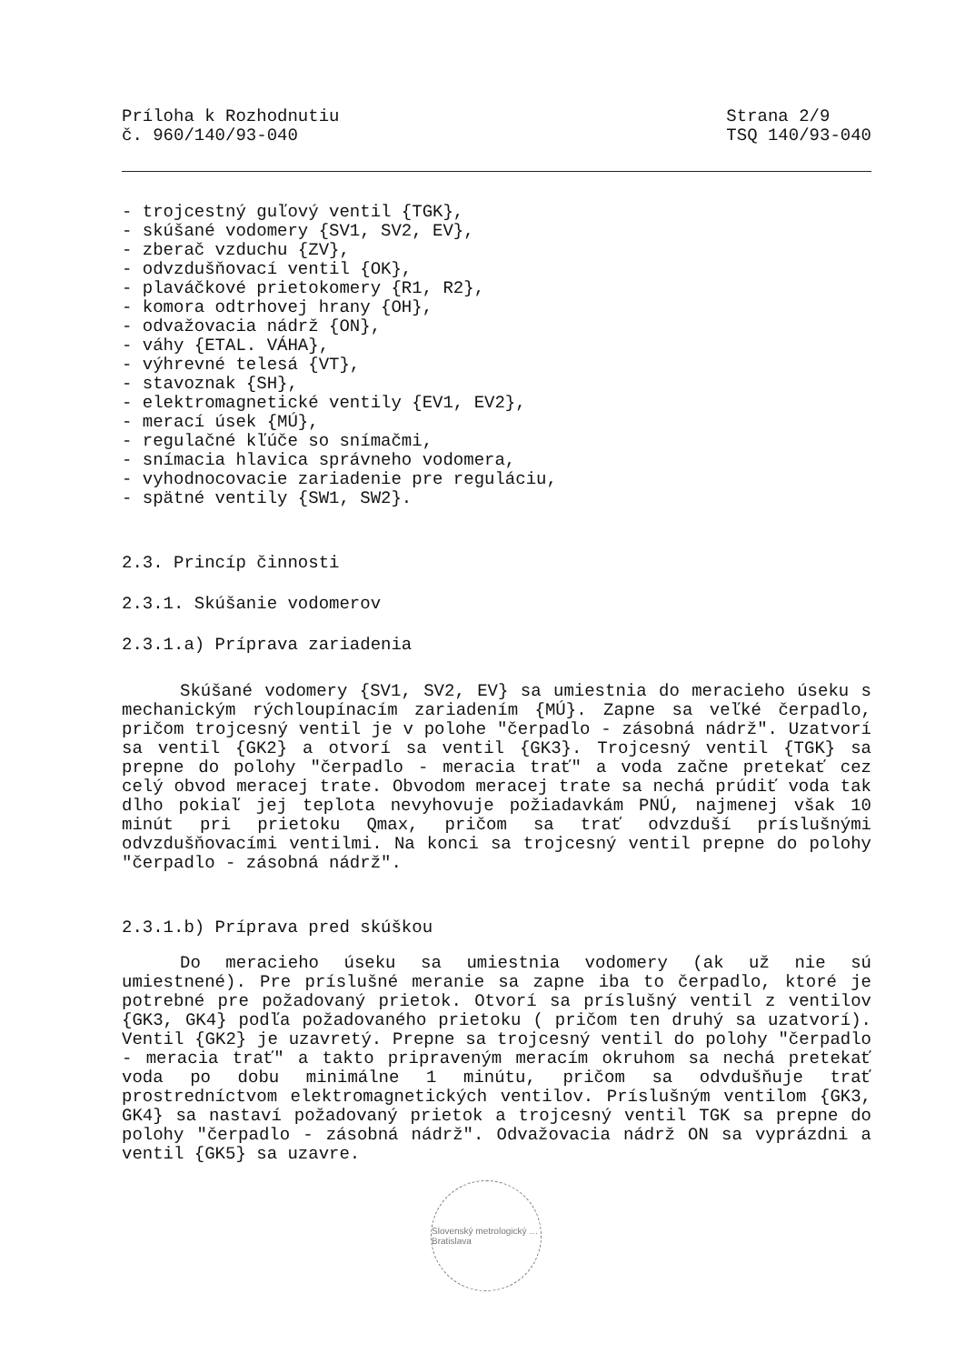Príloha k Rozhodnutiu
č. 960/140/93-040
Strana 2/9
TSQ 140/93-040
- trojcestný guľový ventil {TGK},
- skúšané vodomery {SV1, SV2, EV},
- zberač vzduchu {ZV},
- odvzdušňovací ventil {OK},
- plaváčkové prietokomery {R1, R2},
- komora odtrhovej hrany {OH},
- odvažovacia nádrž {ON},
- váhy {ETAL. VÁHA},
- výhrevné telesá {VT},
- stavoznak {SH},
- elektromagnetické ventily {EV1, EV2},
- merací úsek {MÚ},
- regulačné kľúče so snímačmi,
- snímacia hlavica správneho vodomera,
- vyhodnocovacie zariadenie pre reguláciu,
- spätné ventily {SW1, SW2}.
2.3. Princíp činnosti
2.3.1. Skúšanie vodomerov
2.3.1.a) Príprava zariadenia
Skúšané vodomery {SV1, SV2, EV} sa umiestnia do meracieho úseku s mechanickým rýchloupínacím zariadením {MÚ}. Zapne sa veľké čerpadlo, pričom trojcesný ventil je v polohe "čerpadlo - zásobná nádrž". Uzatvorí sa ventil {GK2} a otvorí sa ventil {GK3}. Trojcesný ventil {TGK} sa prepne do polohy "čerpadlo - meracia trať" a voda začne pretekať cez celý obvod meracej trate. Obvodom meracej trate sa nechá prúdiť voda tak dlho pokiaľ jej teplota nevyhovuje požiadavkám PNÚ, najmenej však 10 minút pri prietoku Qmax, pričom sa trať odvzduší príslušnými odvzdušňovacími ventilmi. Na konci sa trojcesný ventil prepne do polohy "čerpadlo - zásobná nádrž".
2.3.1.b) Príprava pred skúškou
Do meracieho úseku sa umiestnia vodomery (ak už nie sú umiestnené). Pre príslušné meranie sa zapne iba to čerpadlo, ktoré je potrebné pre požadovaný prietok. Otvorí sa príslušný ventil z ventilov {GK3, GK4} podľa požadovaného prietoku ( pričom ten druhý sa uzatvorí). Ventil {GK2} je uzavretý. Prepne sa trojcesný ventil do polohy "čerpadlo - meracia trať" a takto pripraveným meracím okruhom sa nechá pretekať voda po dobu minimálne 1 minútu, pričom sa odvdušňuje trať prostredníctvom elektromagnetických ventilov. Príslušným ventilom {GK3, GK4} sa nastaví požadovaný prietok a trojcesný ventil TGK sa prepne do polohy "čerpadlo - zásobná nádrž". Odvažovacia nádrž ON sa vyprázdni a ventil {GK5} sa uzavre.
Slovenský metrologický … Bratislava